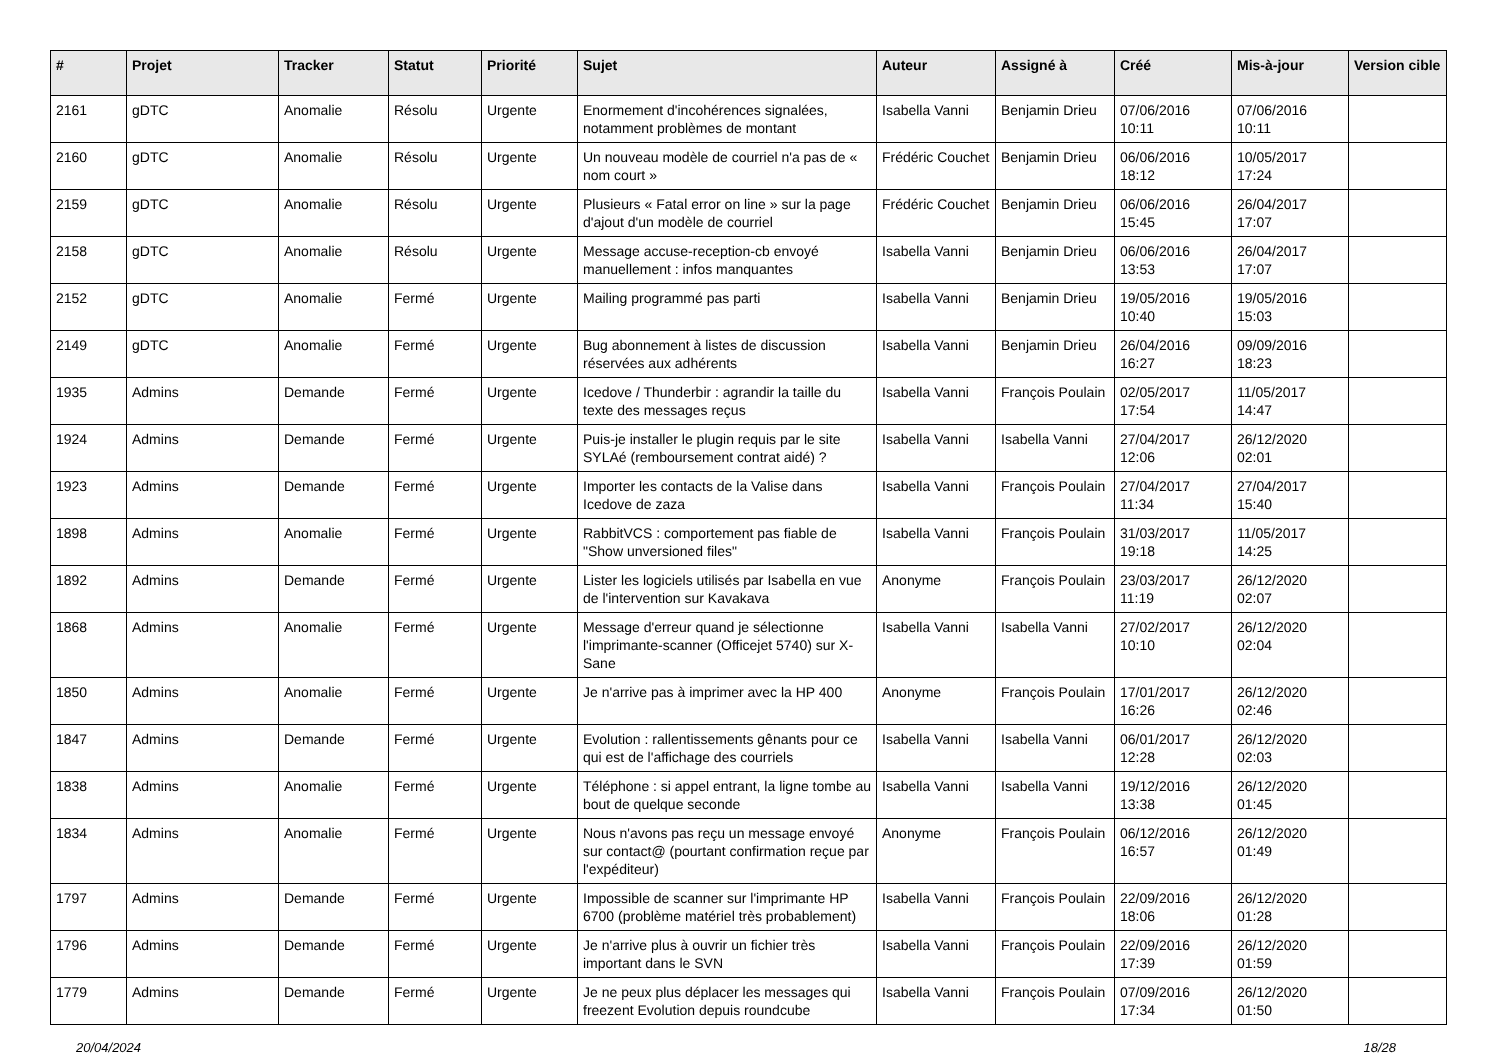| # | Projet | Tracker | Statut | Priorité | Sujet | Auteur | Assigné à | Créé | Mis-à-jour | Version cible |
| --- | --- | --- | --- | --- | --- | --- | --- | --- | --- | --- |
| 2161 | gDTC | Anomalie | Résolu | Urgente | Enormement d'incohérences signalées, notamment problèmes de montant | Isabella Vanni | Benjamin Drieu | 07/06/2016 10:11 | 07/06/2016 10:11 | |
| 2160 | gDTC | Anomalie | Résolu | Urgente | Un nouveau modèle de courriel n'a pas de « nom court » | Frédéric Couchet | Benjamin Drieu | 06/06/2016 18:12 | 10/05/2017 17:24 | |
| 2159 | gDTC | Anomalie | Résolu | Urgente | Plusieurs « Fatal error on line » sur la page d'ajout d'un modèle de courriel | Frédéric Couchet | Benjamin Drieu | 06/06/2016 15:45 | 26/04/2017 17:07 | |
| 2158 | gDTC | Anomalie | Résolu | Urgente | Message accuse-reception-cb envoyé manuellement : infos manquantes | Isabella Vanni | Benjamin Drieu | 06/06/2016 13:53 | 26/04/2017 17:07 | |
| 2152 | gDTC | Anomalie | Fermé | Urgente | Mailing programmé pas parti | Isabella Vanni | Benjamin Drieu | 19/05/2016 10:40 | 19/05/2016 15:03 | |
| 2149 | gDTC | Anomalie | Fermé | Urgente | Bug abonnement à listes de discussion réservées aux adhérents | Isabella Vanni | Benjamin Drieu | 26/04/2016 16:27 | 09/09/2016 18:23 | |
| 1935 | Admins | Demande | Fermé | Urgente | Icedove / Thunderbir : agrandir la taille du texte des messages reçus | Isabella Vanni | François Poulain | 02/05/2017 17:54 | 11/05/2017 14:47 | |
| 1924 | Admins | Demande | Fermé | Urgente | Puis-je installer le plugin requis par le site SYLAé (remboursement contrat aidé) ? | Isabella Vanni | Isabella Vanni | 27/04/2017 12:06 | 26/12/2020 02:01 | |
| 1923 | Admins | Demande | Fermé | Urgente | Importer les contacts de la Valise dans Icedove de zaza | Isabella Vanni | François Poulain | 27/04/2017 11:34 | 27/04/2017 15:40 | |
| 1898 | Admins | Anomalie | Fermé | Urgente | RabbitVCS : comportement pas fiable de "Show unversioned files" | Isabella Vanni | François Poulain | 31/03/2017 19:18 | 11/05/2017 14:25 | |
| 1892 | Admins | Demande | Fermé | Urgente | Lister les logiciels utilisés par Isabella en vue de l'intervention sur Kavakava | Anonyme | François Poulain | 23/03/2017 11:19 | 26/12/2020 02:07 | |
| 1868 | Admins | Anomalie | Fermé | Urgente | Message d'erreur quand je sélectionne l'imprimante-scanner (Officejet 5740) sur X-Sane | Isabella Vanni | Isabella Vanni | 27/02/2017 10:10 | 26/12/2020 02:04 | |
| 1850 | Admins | Anomalie | Fermé | Urgente | Je n'arrive pas à imprimer avec la HP 400 | Anonyme | François Poulain | 17/01/2017 16:26 | 26/12/2020 02:46 | |
| 1847 | Admins | Demande | Fermé | Urgente | Evolution : rallentissements gênants pour ce qui est de l'affichage des courriels | Isabella Vanni | Isabella Vanni | 06/01/2017 12:28 | 26/12/2020 02:03 | |
| 1838 | Admins | Anomalie | Fermé | Urgente | Téléphone : si appel entrant, la ligne tombe au bout de quelque seconde | Isabella Vanni | Isabella Vanni | 19/12/2016 13:38 | 26/12/2020 01:45 | |
| 1834 | Admins | Anomalie | Fermé | Urgente | Nous n'avons pas reçu un message envoyé sur contact@ (pourtant confirmation reçue par l'expéditeur) | Anonyme | François Poulain | 06/12/2016 16:57 | 26/12/2020 01:49 | |
| 1797 | Admins | Demande | Fermé | Urgente | Impossible de scanner sur l'imprimante HP 6700 (problème matériel très probablement) | Isabella Vanni | François Poulain | 22/09/2016 18:06 | 26/12/2020 01:28 | |
| 1796 | Admins | Demande | Fermé | Urgente | Je n'arrive plus à ouvrir un fichier très important dans le SVN | Isabella Vanni | François Poulain | 22/09/2016 17:39 | 26/12/2020 01:59 | |
| 1779 | Admins | Demande | Fermé | Urgente | Je ne peux plus déplacer les messages qui freezent Evolution depuis roundcube | Isabella Vanni | François Poulain | 07/09/2016 17:34 | 26/12/2020 01:50 | |
20/04/2024 18/28